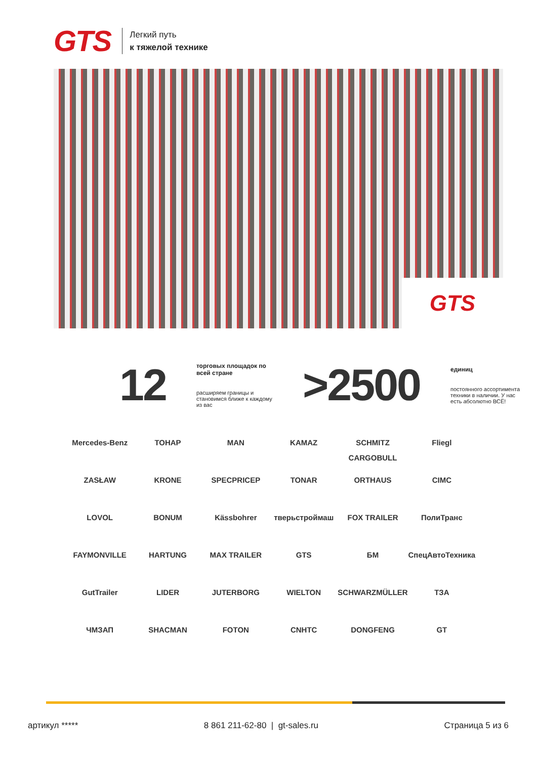GTS
Легкий путь
к тяжелой технике
GTS
12
торговых площадок по всей стране
расширяем границы и становимся ближе к каждому из вас
>2500
единиц
постоянного ассортимента техники в наличии. У нас есть абсолютно ВСЁ!
Mercedes-Benz
ТОНАР
MAN
KAMAZ
SCHMITZ CARGOBULL
Fliegl
ZASŁAW
KRONE
SPECPRICEP
TONAR
ORTHAUS
CIMC
LOVOL
BONUM
Kässbohrer
тверьстроймаш
FOX TRAILER
ПолиТранс
FAYMONVILLE
HARTUNG
MAX TRAILER
GTS
БМ
СпецАвтоТехника
GutTrailer
LIDER
JUTERBORG
WIELTON
SCHWARZMÜLLER
ТЗА
ЧМЗАП
SHACMAN
FOTON
CNHTC
DONGFENG
GT
артикул ***** 8 861 211-62-80 | gt-sales.ru Страница 5 из 6